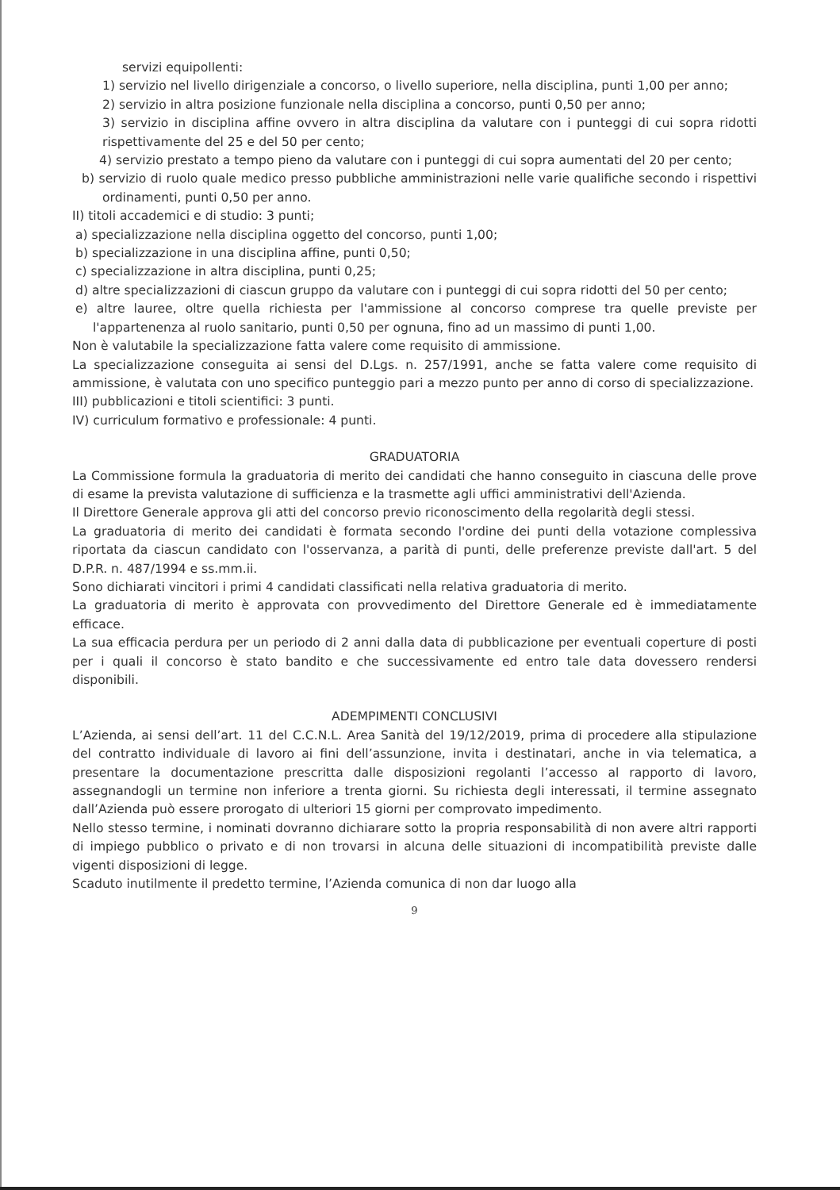servizi equipollenti:
1) servizio nel livello dirigenziale a concorso, o livello superiore, nella disciplina, punti 1,00 per anno;
2) servizio in altra posizione funzionale nella disciplina a concorso, punti 0,50 per anno;
3) servizio in disciplina affine ovvero in altra disciplina da valutare con i punteggi di cui sopra ridotti rispettivamente del 25 e del 50 per cento;
4) servizio prestato a tempo pieno da valutare con i punteggi di cui sopra aumentati del 20 per cento;
b) servizio di ruolo quale medico presso pubbliche amministrazioni nelle varie qualifiche secondo i rispettivi ordinamenti, punti 0,50 per anno.
II) titoli accademici e di studio: 3 punti;
a) specializzazione nella disciplina oggetto del concorso, punti 1,00;
b) specializzazione in una disciplina affine, punti 0,50;
c) specializzazione in altra disciplina, punti 0,25;
d) altre specializzazioni di ciascun gruppo da valutare con i punteggi di cui sopra ridotti del 50 per cento;
e) altre lauree, oltre quella richiesta per l'ammissione al concorso comprese tra quelle previste per l'appartenenza al ruolo sanitario, punti 0,50 per ognuna, fino ad un massimo di punti 1,00.
Non è valutabile la specializzazione fatta valere come requisito di ammissione.
La specializzazione conseguita ai sensi del D.Lgs. n. 257/1991, anche se fatta valere come requisito di ammissione, è valutata con uno specifico punteggio pari a mezzo punto per anno di corso di specializzazione.
III) pubblicazioni e titoli scientifici: 3 punti.
IV) curriculum formativo e professionale: 4 punti.
GRADUATORIA
La Commissione formula la graduatoria di merito dei candidati che hanno conseguito in ciascuna delle prove di esame la prevista valutazione di sufficienza e la trasmette agli uffici amministrativi dell'Azienda.
Il Direttore Generale approva gli atti del concorso previo riconoscimento della regolarità degli stessi.
La graduatoria di merito dei candidati è formata secondo l'ordine dei punti della votazione complessiva riportata da ciascun candidato con l'osservanza, a parità di punti, delle preferenze previste dall'art. 5 del D.P.R. n. 487/1994 e ss.mm.ii.
Sono dichiarati vincitori i primi 4 candidati classificati nella relativa graduatoria di merito.
La graduatoria di merito è approvata con provvedimento del Direttore Generale ed è immediatamente efficace.
La sua efficacia perdura per un periodo di 2 anni dalla data di pubblicazione per eventuali coperture di posti per i quali il concorso è stato bandito e che successivamente ed entro tale data dovessero rendersi disponibili.
ADEMPIMENTI CONCLUSIVI
L’Azienda, ai sensi dell’art. 11 del C.C.N.L. Area Sanità del 19/12/2019, prima di procedere alla stipulazione del contratto individuale di lavoro ai fini dell’assunzione, invita i destinatari, anche in via telematica, a presentare la documentazione prescritta dalle disposizioni regolanti l’accesso al rapporto di lavoro, assegnandogli un termine non inferiore a trenta giorni. Su richiesta degli interessati, il termine assegnato dall’Azienda può essere prorogato di ulteriori 15 giorni per comprovato impedimento.
Nello stesso termine, i nominati dovranno dichiarare sotto la propria responsabilità di non avere altri rapporti di impiego pubblico o privato e di non trovarsi in alcuna delle situazioni di incompatibilità previste dalle vigenti disposizioni di legge.
Scaduto inutilmente il predetto termine, l’Azienda comunica di non dar luogo alla
9